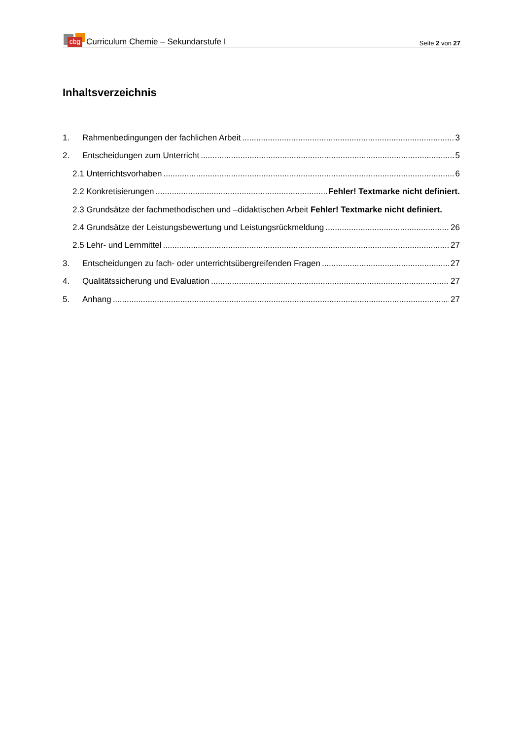cbg Curriculum Chemie – Sekundarstufe I
Seite 2 von 27
Inhaltsverzeichnis
1. Rahmenbedingungen der fachlichen Arbeit 3
2. Entscheidungen zum Unterricht 5
2.1 Unterrichtsvorhaben 6
2.2 Konkretisierungen Fehler! Textmarke nicht definiert.
2.3 Grundsätze der fachmethodischen und –didaktischen Arbeit Fehler! Textmarke nicht definiert.
2.4 Grundsätze der Leistungsbewertung und Leistungsrückmeldung 26
2.5 Lehr- und Lernmittel 27
3. Entscheidungen zu fach- oder unterrichtsübergreifenden Fragen 27
4. Qualitätssicherung und Evaluation 27
5. Anhang 27